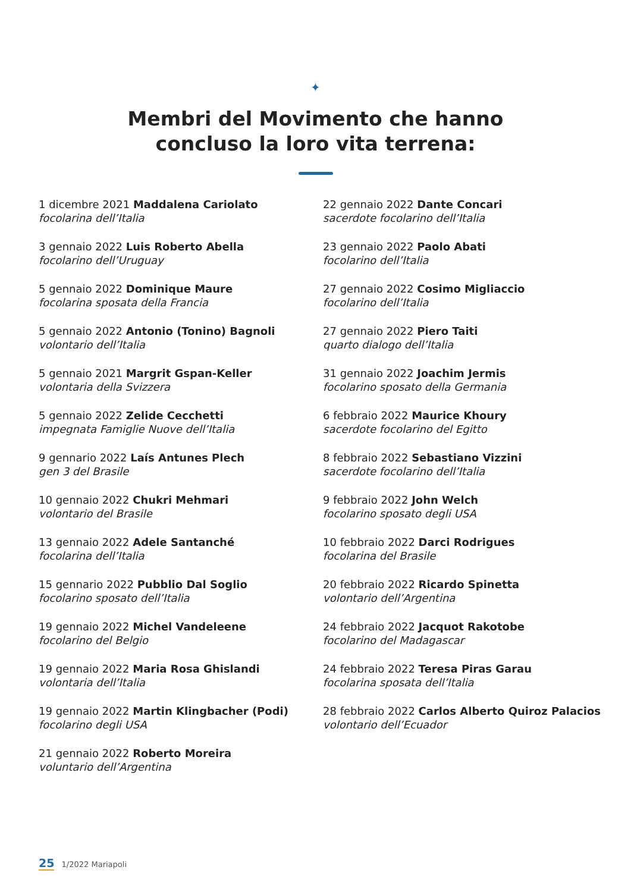✦
Membri del Movimento che hanno
concluso la loro vita terrena:
1 dicembre 2021 Maddalena Cariolato
focolarina dell’Italia
3 gennaio 2022 Luis Roberto Abella
focolarino dell’Uruguay
5 gennaio 2022 Dominique Maure
focolarina sposata della Francia
5 gennaio 2022 Antonio (Tonino) Bagnoli
volontario dell’Italia
5 gennaio 2021 Margrit Gspan-Keller
volontaria della Svizzera
5 gennaio 2022 Zelide Cecchetti
impegnata Famiglie Nuove dell’Italia
9 gennario 2022 Laís Antunes Plech
gen 3 del Brasile
10 gennaio 2022 Chukri Mehmari
volontario del Brasile
13 gennaio 2022 Adele Santanché
focolarina dell’Italia
15 gennario 2022 Pubblio Dal Soglio
focolarino sposato dell’Italia
19 gennaio 2022 Michel Vandeleene
focolarino del Belgio
19 gennaio 2022 Maria Rosa Ghislandi
volontaria dell’Italia
19 gennaio 2022 Martin Klingbacher (Podi)
focolarino degli USA
21 gennaio 2022 Roberto Moreira
voluntario dell’Argentina
22 gennaio 2022 Dante Concari
sacerdote focolarino dell’Italia
23 gennaio 2022 Paolo Abati
focolarino dell’Italia
27 gennaio 2022 Cosimo Migliaccio
focolarino dell’Italia
27 gennaio 2022 Piero Taiti
quarto dialogo dell’Italia
31 gennaio 2022 Joachim Jermis
focolarino sposato della Germania
6 febbraio 2022 Maurice Khoury
sacerdote focolarino del Egitto
8 febbraio 2022 Sebastiano Vizzini
sacerdote focolarino dell’Italia
9 febbraio 2022 John Welch
focolarino sposato degli USA
10 febbraio 2022 Darci Rodrigues
focolarina del Brasile
20 febbraio 2022 Ricardo Spinetta
volontario dell’Argentina
24 febbraio 2022 Jacquot Rakotobe
focolarino del Madagascar
24 febbraio 2022 Teresa Piras Garau
focolarina sposata dell’Italia
28 febbraio 2022 Carlos Alberto Quiroz Palacios
volontario dell’Ecuador
25 1/2022 Mariapoli